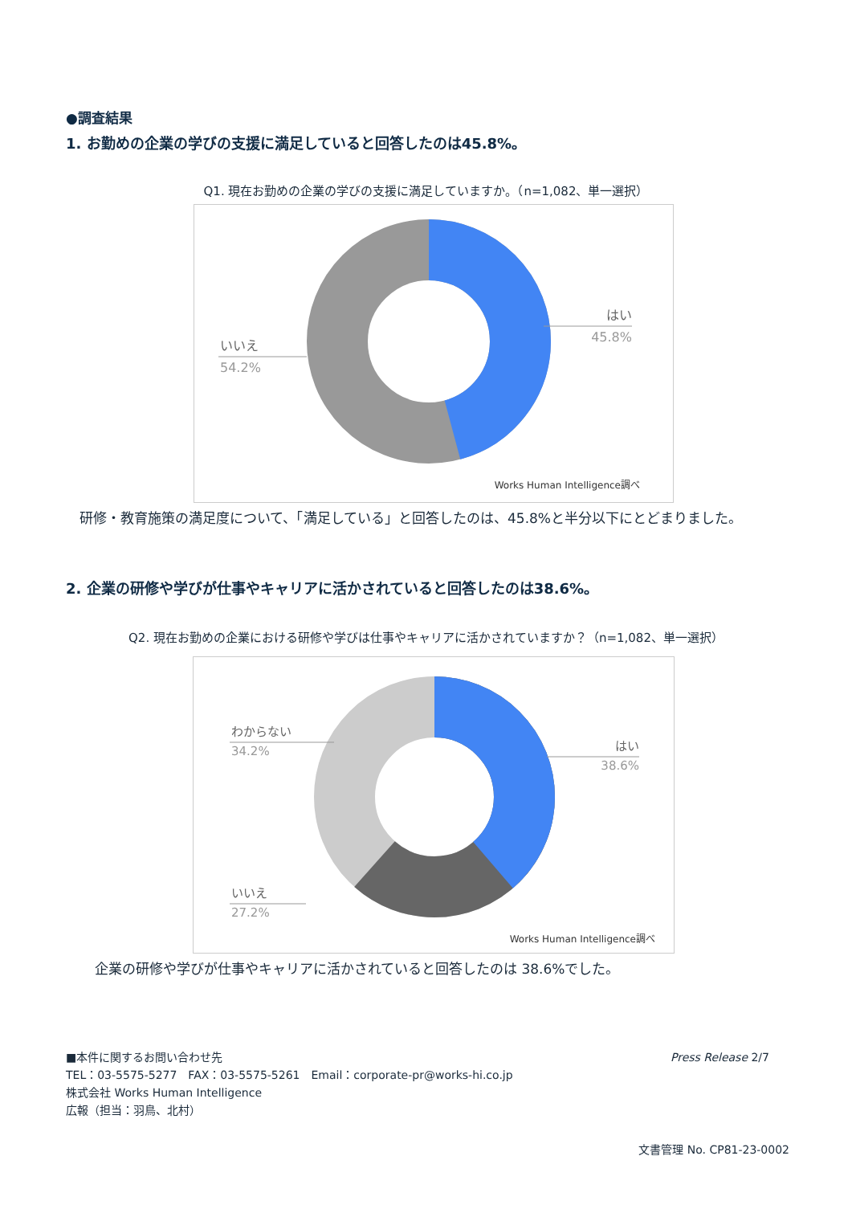●調査結果
1. お勤めの企業の学びの支援に満足していると回答したのは45.8%。
Q1. 現在お勤めの企業の学びの支援に満足していますか。（n=1,082、単一選択）
はい
45.8%
いいえ
54.2%
Works Human Intelligence調べ
　研修・教育施策の満足度について、「満足している」と回答したのは、45.8%と半分以下にとどまりました。
2. 企業の研修や学びが仕事やキャリアに活かされていると回答したのは38.6%。
Q2. 現在お勤めの企業における研修や学びは仕事やキャリアに活かされていますか？（n=1,082、単一選択）
はい
38.6%
わからない
34.2%
いいえ
27.2%
Works Human Intelligence調べ
企業の研修や学びが仕事やキャリアに活かされていると回答したのは 38.6%でした。
■本件に関するお問い合わせ先
TEL：03-5575-5277　FAX：03-5575-5261　Email：corporate-pr@works-hi.co.jp
株式会社 Works Human Intelligence
広報（担当：羽鳥、北村）
Press Release 2/7
文書管理 No. CP81-23-0002